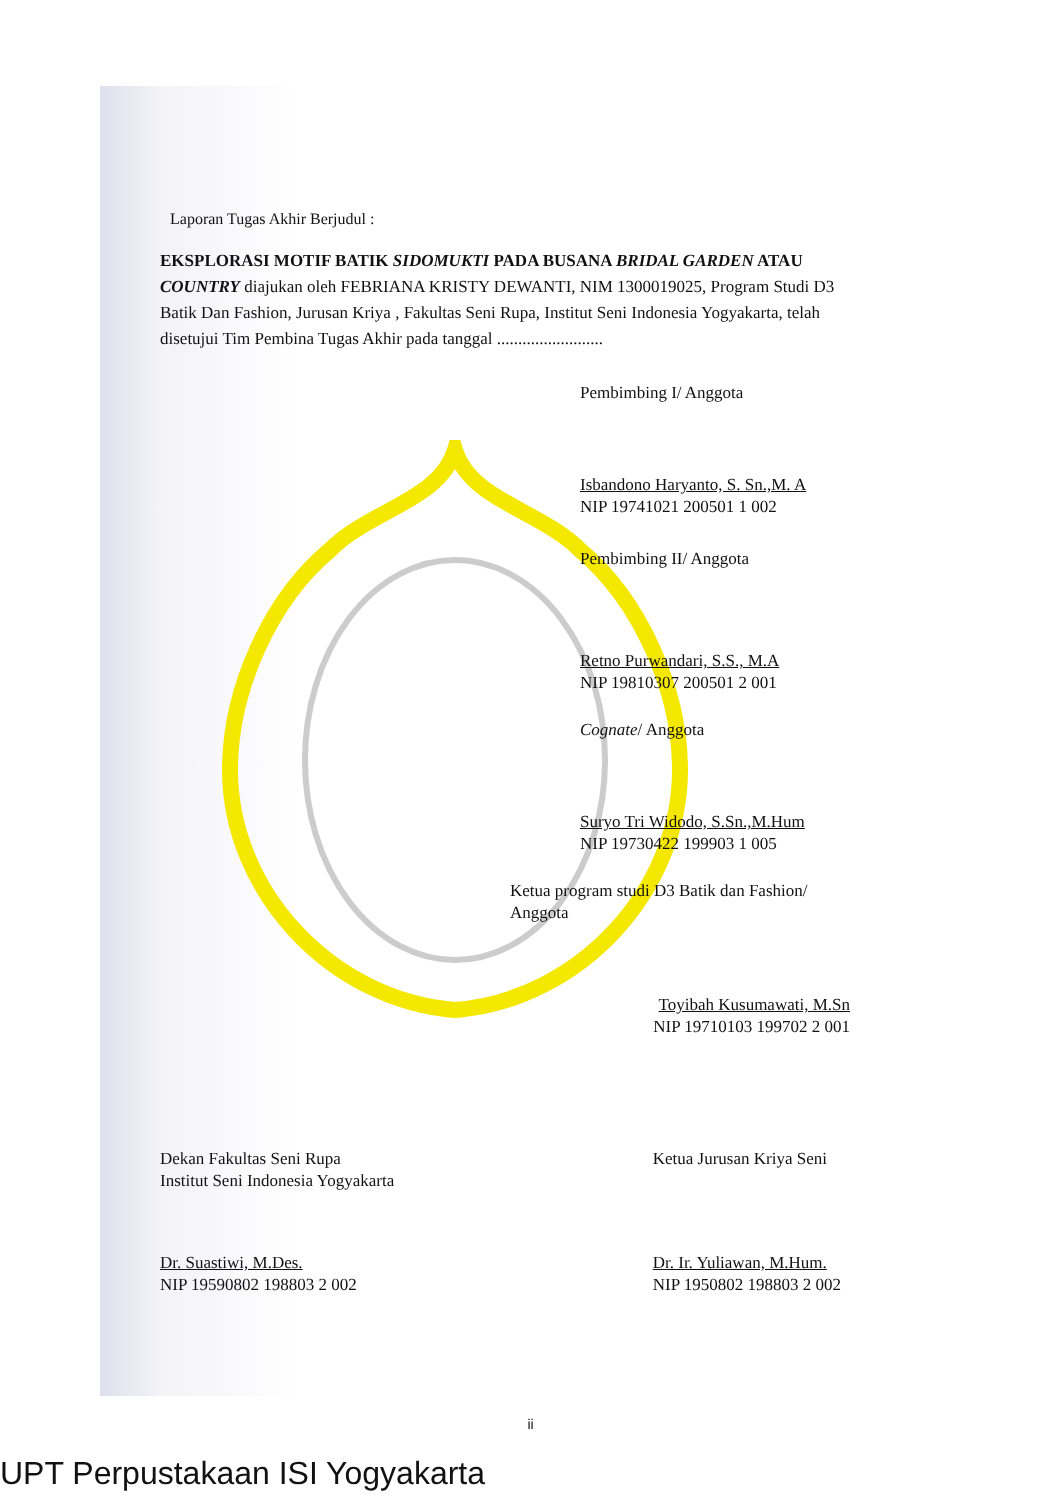Laporan Tugas Akhir Berjudul :
EKSPLORASI MOTIF BATIK SIDOMUKTI PADA BUSANA BRIDAL GARDEN ATAU COUNTRY diajukan oleh FEBRIANA KRISTY DEWANTI, NIM 1300019025, Program Studi D3 Batik Dan Fashion, Jurusan Kriya , Fakultas Seni Rupa, Institut Seni Indonesia Yogyakarta, telah disetujui Tim Pembina Tugas Akhir pada tanggal .........................
Pembimbing I/ Anggota
Isbandono Haryanto, S. Sn.,M. A
NIP 19741021 200501 1 002
Pembimbing II/ Anggota
Retno Purwandari, S.S., M.A
NIP 19810307 200501 2 001
Cognate/ Anggota
Suryo Tri Widodo, S.Sn.,M.Hum
NIP 19730422 199903 1 005
Ketua program studi D3 Batik dan Fashion/ Anggota
Toyibah Kusumawati, M.Sn
NIP 19710103 199702 2 001
Dekan Fakultas Seni Rupa
Institut Seni Indonesia Yogyakarta
Dr. Suastiwi, M.Des.
NIP 19590802 198803 2 002
Ketua Jurusan Kriya Seni
Dr. Ir. Yuliawan, M.Hum.
NIP 1950802 198803 2 002
ii
UPT Perpustakaan ISI Yogyakarta